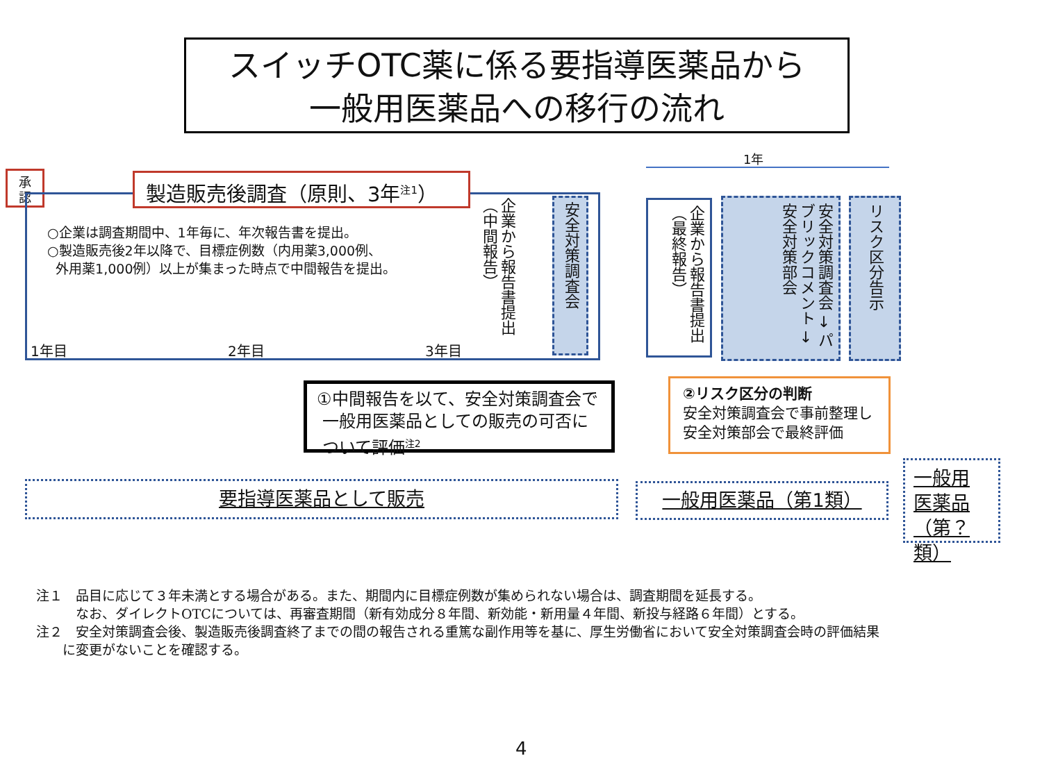スイッチOTC薬に係る要指導医薬品から
一般用医薬品への移行の流れ
承
認
製造販売後調査（原則、3年<sup>注1</sup>）
○企業は調査期間中、1年毎に、年次報告書を提出。
○製造販売後2年以降で、目標症例数（内用薬3,000例、
外用薬1,000例）以上が集まった時点で中間報告を提出。
1年目 2年目 3年目
企業から報告書提出
（中間報告）
安全対策調査会
①中間報告を以て、安全対策調査会で
一般用医薬品としての販売の可否に
ついて評価<sup>注2</sup>
1年
企業から報告書提出
（最終報告）
安全対策調査会 → パブリックコメント → 安全対策部会
リスク区分告示
②リスク区分の判断
安全対策調査会で事前整理し
安全対策部会で最終評価
要指導医薬品として販売 一般用医薬品（第1類）
一般用
医薬品
（第？類）
注１　品目に応じて３年未満とする場合がある。また、期間内に目標症例数が集められない場合は、調査期間を延長する。
　　　なお、ダイレクトOTCについては、再審査期間（新有効成分８年間、新効能・新用量４年間、新投与経路６年間）とする。
注２　安全対策調査会後、製造販売後調査終了までの間の報告される重篤な副作用等を基に、厚生労働省において安全対策調査会時の評価結果
　　に変更がないことを確認する。
4